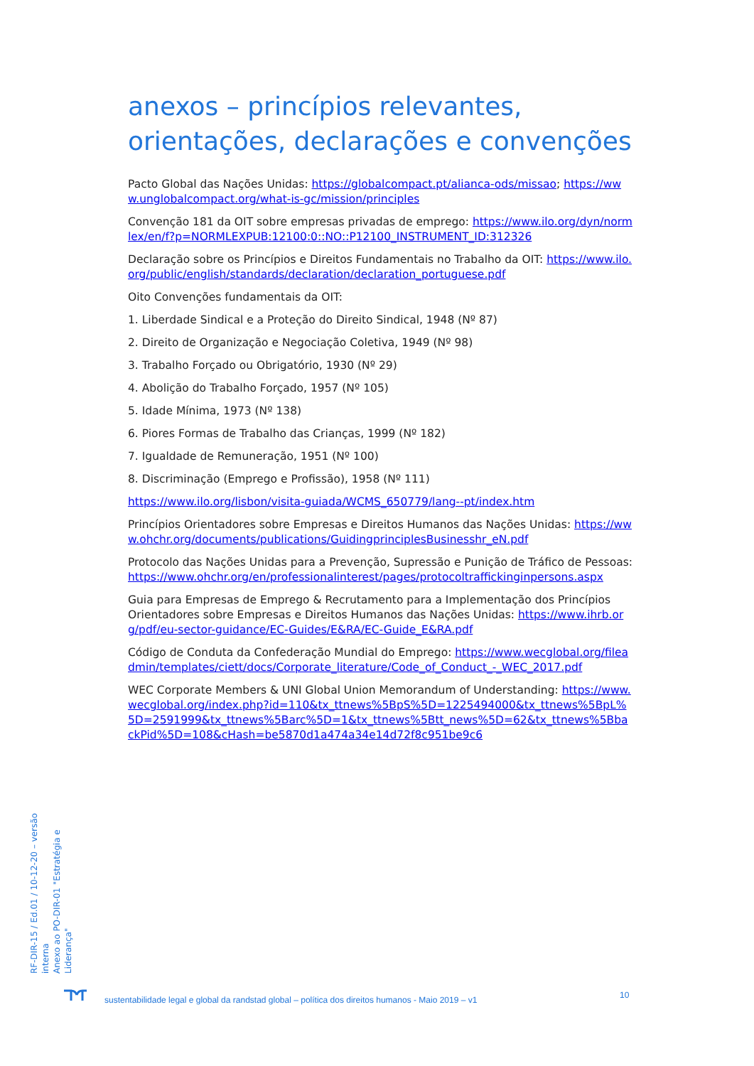anexos – princípios relevantes, orientações, declarações e convenções
Pacto Global das Nações Unidas: https://globalcompact.pt/alianca-ods/missao; https://www.unglobalcompact.org/what-is-gc/mission/principles
Convenção 181 da OIT sobre empresas privadas de emprego: https://www.ilo.org/dyn/normlex/en/f?p=NORMLEXPUB:12100:0::NO::P12100_INSTRUMENT_ID:312326
Declaração sobre os Princípios e Direitos Fundamentais no Trabalho da OIT: https://www.ilo.org/public/english/standards/declaration/declaration_portuguese.pdf
Oito Convenções fundamentais da OIT:
1. Liberdade Sindical e a Proteção do Direito Sindical, 1948 (Nº 87)
2. Direito de Organização e Negociação Coletiva, 1949 (Nº 98)
3. Trabalho Forçado ou Obrigatório, 1930 (Nº 29)
4. Abolição do Trabalho Forçado, 1957 (Nº 105)
5. Idade Mínima, 1973 (Nº 138)
6. Piores Formas de Trabalho das Crianças, 1999 (Nº 182)
7. Igualdade de Remuneração, 1951 (Nº 100)
8. Discriminação (Emprego e Profissão), 1958 (Nº 111)
https://www.ilo.org/lisbon/visita-guiada/WCMS_650779/lang--pt/index.htm
Princípios Orientadores sobre Empresas e Direitos Humanos das Nações Unidas: https://www.ohchr.org/documents/publications/GuidingprinciplesBusinesshr_eN.pdf
Protocolo das Nações Unidas para a Prevenção, Supressão e Punição de Tráfico de Pessoas: https://www.ohchr.org/en/professionalinterest/pages/protocoltraffickinginpersons.aspx
Guia para Empresas de Emprego & Recrutamento para a Implementação dos Princípios Orientadores sobre Empresas e Direitos Humanos das Nações Unidas: https://www.ihrb.org/pdf/eu-sector-guidance/EC-Guides/E&RA/EC-Guide_E&RA.pdf
Código de Conduta da Confederação Mundial do Emprego: https://www.wecglobal.org/fileadmin/templates/ciett/docs/Corporate_literature/Code_of_Conduct_-_WEC_2017.pdf
WEC Corporate Members & UNI Global Union Memorandum of Understanding: https://www.wecglobal.org/index.php?id=110&tx_ttnews%5BpS%5D=1225494000&tx_ttnews%5BpL%5D=2591999&tx_ttnews%5Barc%5D=1&tx_ttnews%5Btt_news%5D=62&tx_ttnews%5BbackPid%5D=108&cHash=be5870d1a474a34e14d72f8c951be9c6
RF-DIR-15 / Ed.01 / 10-12-20 – versão interna
Anexo ao PO-DIR-01 "Estratégia e Liderança"
10
sustentabilidade legal e global da randstad global – política dos direitos humanos - Maio 2019 – v1